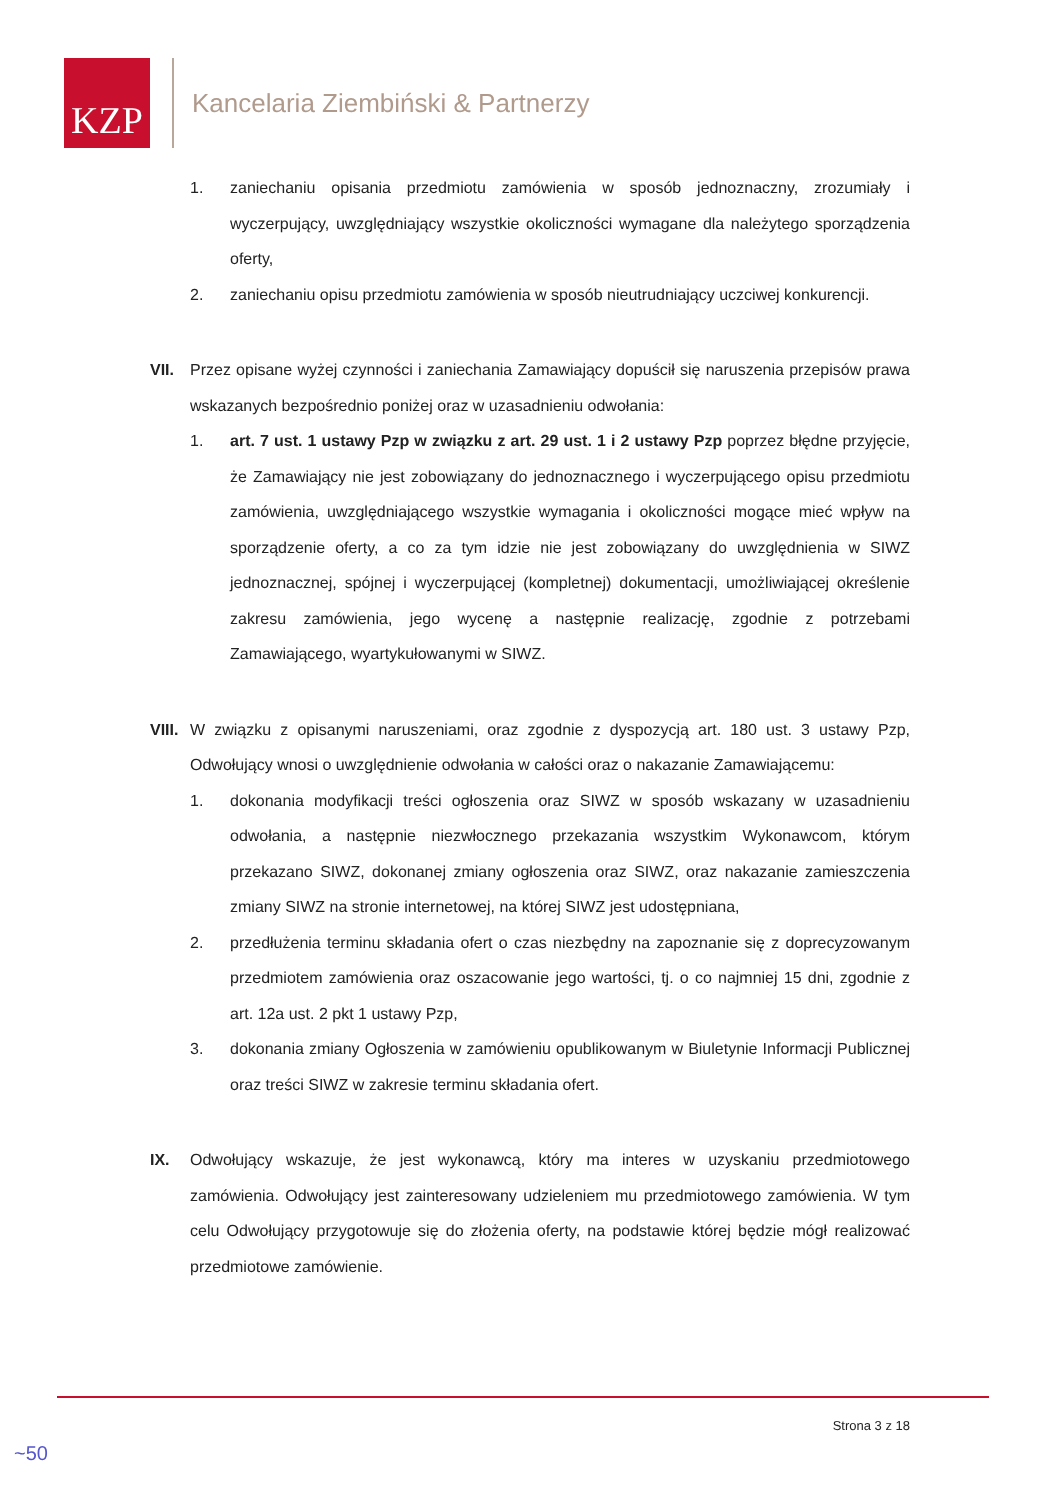KZP
Kancelaria Ziembiński & Partnerzy
1. zaniechaniu opisania przedmiotu zamówienia w sposób jednoznaczny, zrozumiały i wyczerpujący, uwzględniający wszystkie okoliczności wymagane dla należytego sporządzenia oferty,
2. zaniechaniu opisu przedmiotu zamówienia w sposób nieutrudniający uczciwej konkurencji.
VII. Przez opisane wyżej czynności i zaniechania Zamawiający dopuścił się naruszenia przepisów prawa wskazanych bezpośrednio poniżej oraz w uzasadnieniu odwołania:
1. art. 7 ust. 1 ustawy Pzp w związku z art. 29 ust. 1 i 2 ustawy Pzp poprzez błędne przyjęcie, że Zamawiający nie jest zobowiązany do jednoznacznego i wyczerpującego opisu przedmiotu zamówienia, uwzględniającego wszystkie wymagania i okoliczności mogące mieć wpływ na sporządzenie oferty, a co za tym idzie nie jest zobowiązany do uwzględnienia w SIWZ jednoznacznej, spójnej i wyczerpującej (kompletnej) dokumentacji, umożliwiającej określenie zakresu zamówienia, jego wycenę a następnie realizację, zgodnie z potrzebami Zamawiającego, wyartykułowanymi w SIWZ.
VIII.
W związku z opisanymi naruszeniami, oraz zgodnie z dyspozycją art. 180 ust. 3 ustawy Pzp, Odwołujący wnosi o uwzględnienie odwołania w całości oraz o nakazanie Zamawiającemu:
1. dokonania modyfikacji treści ogłoszenia oraz SIWZ w sposób wskazany w uzasadnieniu odwołania, a następnie niezwłocznego przekazania wszystkim Wykonawcom, którym przekazano SIWZ, dokonanej zmiany ogłoszenia oraz SIWZ, oraz nakazanie zamieszczenia zmiany SIWZ na stronie internetowej, na której SIWZ jest udostępniana,
2. przedłużenia terminu składania ofert o czas niezbędny na zapoznanie się z doprecyzowanym przedmiotem zamówienia oraz oszacowanie jego wartości, tj. o co najmniej 15 dni, zgodnie z art. 12a ust. 2 pkt 1 ustawy Pzp,
3. dokonania zmiany Ogłoszenia w zamówieniu opublikowanym w Biuletynie Informacji Publicznej oraz treści SIWZ w zakresie terminu składania ofert.
IX. Odwołujący wskazuje, że jest wykonawcą, który ma interes w uzyskaniu przedmiotowego zamówienia. Odwołujący jest zainteresowany udzieleniem mu przedmiotowego zamówienia. W tym celu Odwołujący przygotowuje się do złożenia oferty, na podstawie której będzie mógł realizować przedmiotowe zamówienie.
Strona 3 z 18
~50